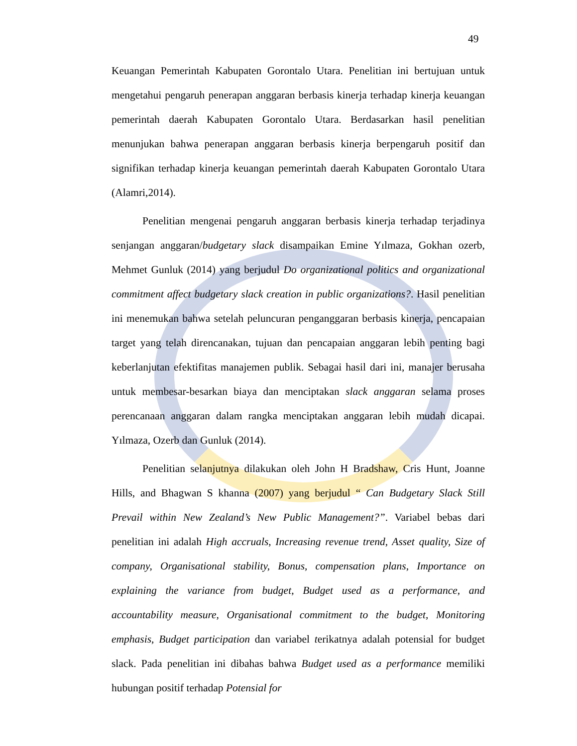49
Keuangan Pemerintah Kabupaten Gorontalo Utara. Penelitian ini bertujuan untuk mengetahui pengaruh penerapan anggaran berbasis kinerja terhadap kinerja keuangan pemerintah daerah Kabupaten Gorontalo Utara. Berdasarkan hasil penelitian menunjukan bahwa penerapan anggaran berbasis kinerja berpengaruh positif dan signifikan terhadap kinerja keuangan pemerintah daerah Kabupaten Gorontalo Utara (Alamri,2014).
Penelitian mengenai pengaruh anggaran berbasis kinerja terhadap terjadinya senjangan anggaran/budgetary slack disampaikan Emine Yılmaza, Gokhan ozerb, Mehmet Gunluk (2014) yang berjudul Do organizational politics and organizational commitment affect budgetary slack creation in public organizations?. Hasil penelitian ini menemukan bahwa setelah peluncuran penganggaran berbasis kinerja, pencapaian target yang telah direncanakan, tujuan dan pencapaian anggaran lebih penting bagi keberlanjutan efektifitas manajemen publik. Sebagai hasil dari ini, manajer berusaha untuk membesar-besarkan biaya dan menciptakan slack anggaran selama proses perencanaan anggaran dalam rangka menciptakan anggaran lebih mudah dicapai. Yılmaza, Ozerb dan Gunluk (2014).
Penelitian selanjutnya dilakukan oleh John H Bradshaw, Cris Hunt, Joanne Hills, and Bhagwan S khanna (2007) yang berjudul “ Can Budgetary Slack Still Prevail within New Zealand’s New Public Management?”. Variabel bebas dari penelitian ini adalah High accruals, Increasing revenue trend, Asset quality, Size of company, Organisational stability, Bonus, compensation plans, Importance on explaining the variance from budget, Budget used as a performance, and accountability measure, Organisational commitment to the budget, Monitoring emphasis, Budget participation dan variabel terikatnya adalah potensial for budget slack. Pada penelitian ini dibahas bahwa Budget used as a performance memiliki hubungan positif terhadap Potensial for